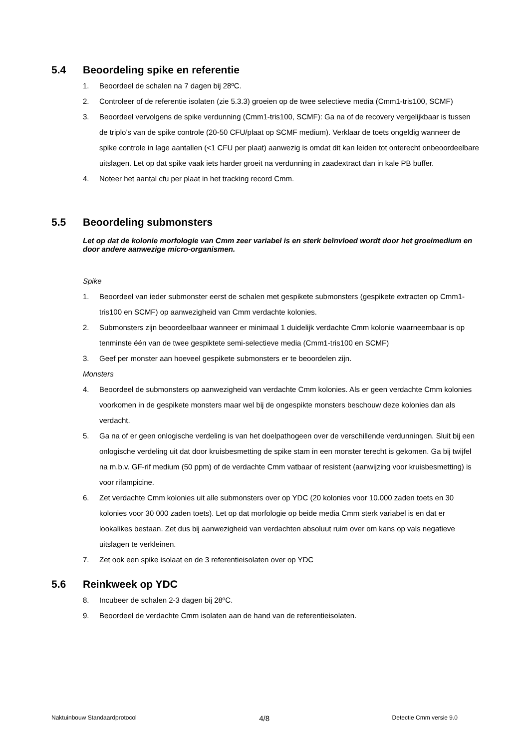5.4 Beoordeling spike en referentie
1. Beoordeel de schalen na 7 dagen bij 28ºC.
2. Controleer of de referentie isolaten (zie 5.3.3) groeien op de twee selectieve media (Cmm1-tris100, SCMF)
3. Beoordeel vervolgens de spike verdunning (Cmm1-tris100, SCMF): Ga na of de recovery vergelijkbaar is tussen de triplo’s van de spike controle (20-50 CFU/plaat op SCMF medium). Verklaar de toets ongeldig wanneer de spike controle in lage aantallen (<1 CFU per plaat) aanwezig is omdat dit kan leiden tot onterecht onbeoordeelbare uitslagen. Let op dat spike vaak iets harder groeit na verdunning in zaadextract dan in kale PB buffer.
4. Noteer het aantal cfu per plaat in het tracking record Cmm.
5.5 Beoordeling submonsters
Let op dat de kolonie morfologie van Cmm zeer variabel is en sterk beïnvloed wordt door het groeimedium en door andere aanwezige micro-organismen.
Spike
1. Beoordeel van ieder submonster eerst de schalen met gespikete submonsters (gespikete extracten op Cmm1-tris100 en SCMF) op aanwezigheid van Cmm verdachte kolonies.
2. Submonsters zijn beoordeelbaar wanneer er minimaal 1 duidelijk verdachte Cmm kolonie waarneembaar is op tenminste één van de twee gespiktete semi-selectieve media (Cmm1-tris100 en SCMF)
3. Geef per monster aan hoeveel gespikete submonsters er te beoordelen zijn.
Monsters
4. Beoordeel de submonsters op aanwezigheid van verdachte Cmm kolonies. Als er geen verdachte Cmm kolonies voorkomen in de gespikete monsters maar wel bij de ongespikte monsters beschouw deze kolonies dan als verdacht.
5. Ga na of er geen onlogische verdeling is van het doelpathogeen over de verschillende verdunningen. Sluit bij een onlogische verdeling uit dat door kruisbesmetting de spike stam in een monster terecht is gekomen. Ga bij twijfel na m.b.v. GF-rif medium (50 ppm) of de verdachte Cmm vatbaar of resistent (aanwijzing voor kruisbesmetting) is voor rifampicine.
6. Zet verdachte Cmm kolonies uit alle submonsters over op YDC (20 kolonies voor 10.000 zaden toets en 30 kolonies voor 30 000 zaden toets). Let op dat morfologie op beide media Cmm sterk variabel is en dat er lookalikes bestaan. Zet dus bij aanwezigheid van verdachten absoluut ruim over om kans op vals negatieve uitslagen te verkleinen.
7. Zet ook een spike isolaat en de 3 referentieisolaten over op YDC
5.6 Reinkweek op YDC
8. Incubeer de schalen 2-3 dagen bij 28ºC.
9. Beoordeel de verdachte Cmm isolaten aan de hand van de referentieisolaten.
Naktuinbouw Standaardprotocol 4/8 Detectie Cmm versie 9.0